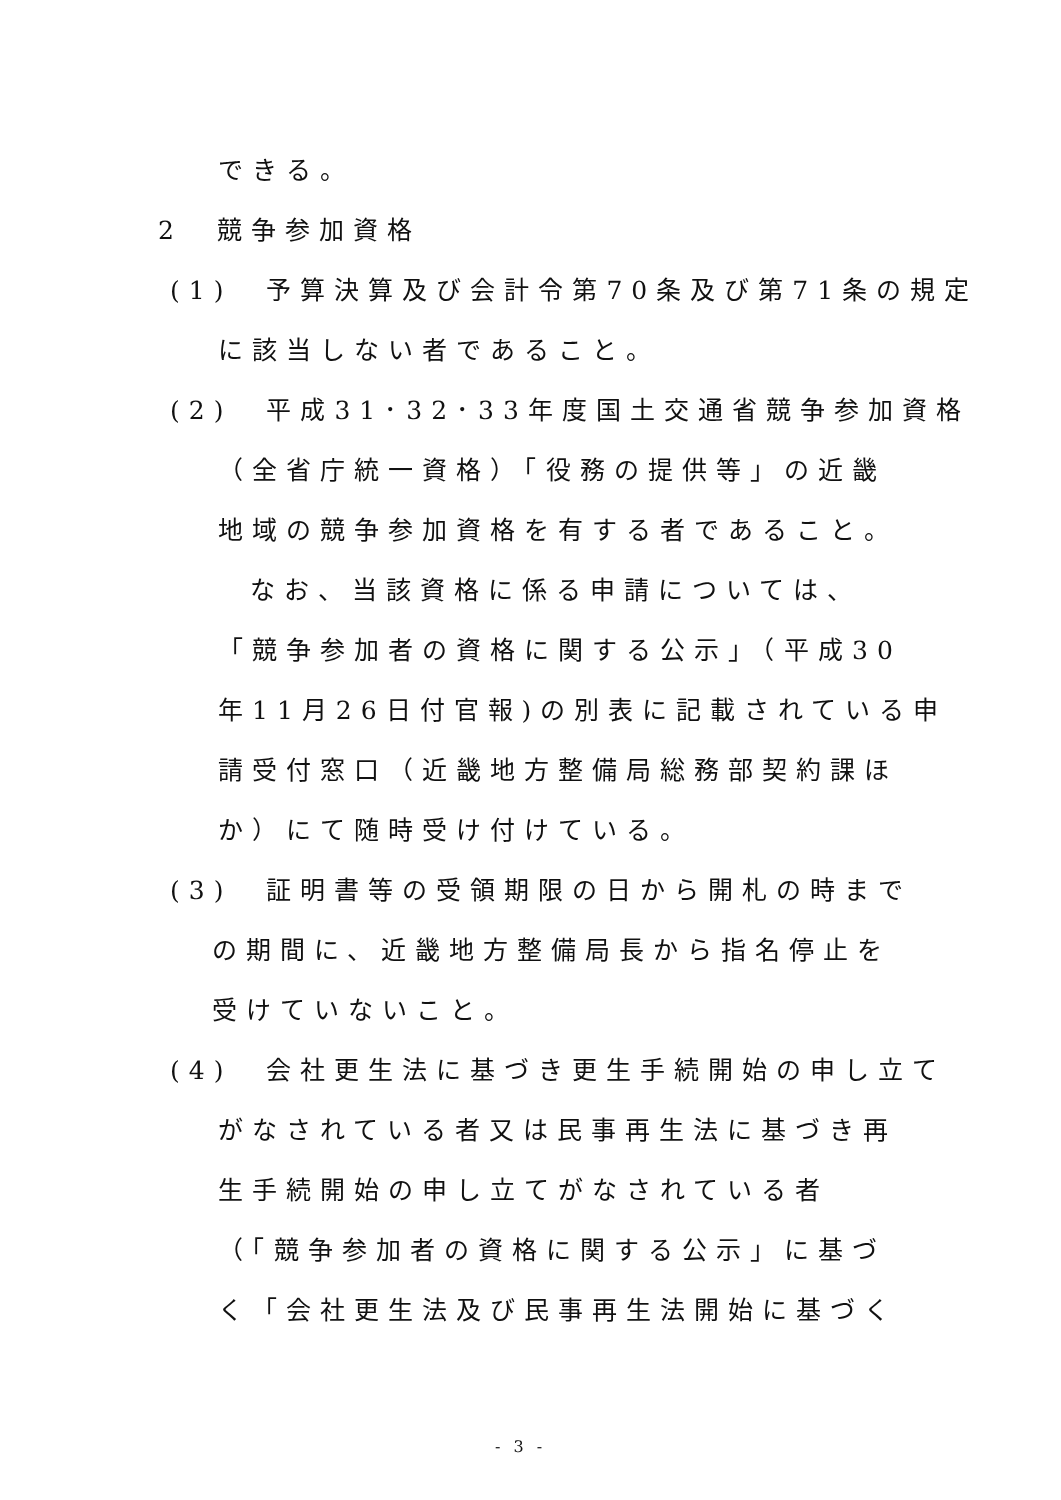できる。
2　競争参加資格
(1)　予算決算及び会計令第70条及び第71条の規定
に該当しない者であること。
(2)　平成31･32･33年度国土交通省競争参加資格
（全省庁統一資格）「役務の提供等」の近畿
地域の競争参加資格を有する者であること。
なお、当該資格に係る申請については、
「競争参加者の資格に関する公示」（平成30
年11月26日付官報)の別表に記載されている申
請受付窓口（近畿地方整備局総務部契約課ほ
か）にて随時受け付けている。
(3)　証明書等の受領期限の日から開札の時まで
の期間に、近畿地方整備局長から指名停止を
受けていないこと。
(4)　会社更生法に基づき更生手続開始の申し立て
がなされている者又は民事再生法に基づき再
生手続開始の申し立てがなされている者
（「競争参加者の資格に関する公示」に基づ
く「会社更生法及び民事再生法開始に基づく
- 3 -